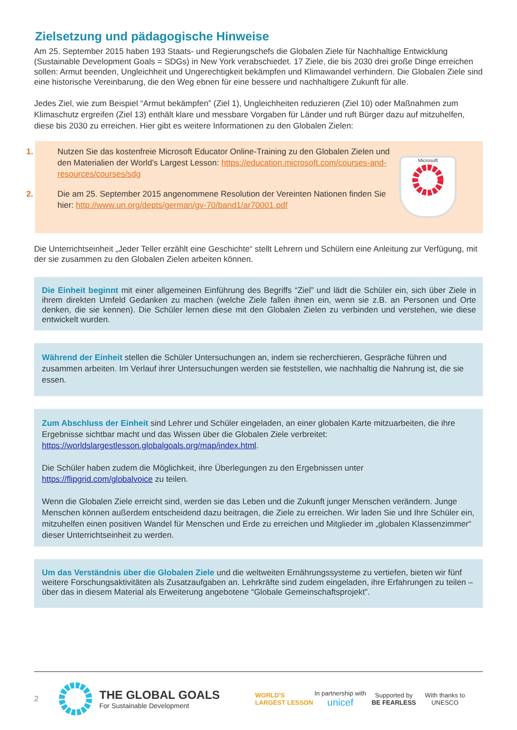Zielsetzung und pädagogische Hinweise
Am 25. September 2015 haben 193 Staats- und Regierungschefs die Globalen Ziele für Nachhaltige Entwicklung (Sustainable Development Goals = SDGs) in New York verabschiedet. 17 Ziele, die bis 2030 drei große Dinge erreichen sollen: Armut beenden, Ungleichheit und Ungerechtigkeit bekämpfen und Klimawandel verhindern. Die Globalen Ziele sind eine historische Vereinbarung, die den Weg ebnen für eine bessere und nachhaltigere Zukunft für alle.
Jedes Ziel, wie zum Beispiel “Armut bekämpfen” (Ziel 1), Ungleichheiten reduzieren (Ziel 10) oder Maßnahmen zum Klimaschutz ergreifen (Ziel 13) enthält klare und messbare Vorgaben für Länder und ruft Bürger dazu auf mitzuhelfen, diese bis 2030 zu erreichen. Hier gibt es weitere Informationen zu den Globalen Zielen:
1. Nutzen Sie das kostenfreie Microsoft Educator Online-Training zu den Globalen Zielen und den Materialien der World’s Largest Lesson: https://education.microsoft.com/courses-and-resources/courses/sdg
2. Die am 25. September 2015 angenommene Resolution der Vereinten Nationen finden Sie hier: http://www.un.org/depts/german/gv-70/band1/ar70001.pdf
Microsoft
Die Unterrichtseinheit „Jeder Teller erzählt eine Geschichte“ stellt Lehrern und Schülern eine Anleitung zur Verfügung, mit der sie zusammen zu den Globalen Zielen arbeiten können.
Die Einheit beginnt mit einer allgemeinen Einführung des Begriffs “Ziel” und lädt die Schüler ein, sich über Ziele in ihrem direkten Umfeld Gedanken zu machen (welche Ziele fallen ihnen ein, wenn sie z.B. an Personen und Orte denken, die sie kennen). Die Schüler lernen diese mit den Globalen Zielen zu verbinden und verstehen, wie diese entwickelt wurden.
Während der Einheit stellen die Schüler Untersuchungen an, indem sie recherchieren, Gespräche führen und zusammen arbeiten. Im Verlauf ihrer Untersuchungen werden sie feststellen, wie nachhaltig die Nahrung ist, die sie essen.
Zum Abschluss der Einheit sind Lehrer und Schüler eingeladen, an einer globalen Karte mitzuarbeiten, die ihre Ergebnisse sichtbar macht und das Wissen über die Globalen Ziele verbreitet: https://worldslargestlesson.globalgoals.org/map/index.html.
Die Schüler haben zudem die Möglichkeit, ihre Überlegungen zu den Ergebnissen unter https://flipgrid.com/globalvoice zu teilen.
Wenn die Globalen Ziele erreicht sind, werden sie das Leben und die Zukunft junger Menschen verändern. Junge Menschen können außerdem entscheidend dazu beitragen, die Ziele zu erreichen. Wir laden Sie und Ihre Schüler ein, mitzuhelfen einen positiven Wandel für Menschen und Erde zu erreichen und Mitglieder im „globalen Klassenzimmer“ dieser Unterrichtseinheit zu werden.
Um das Verständnis über die Globalen Ziele und die weltweiten Ernährungssysteme zu vertiefen, bieten wir fünf weitere Forschungsaktivitäten als Zusatzaufgaben an. Lehrkräfte sind zudem eingeladen, ihre Erfahrungen zu teilen – über das in diesem Material als Erweiterung angebotene “Globale Gemeinschaftsprojekt”.
2
THE GLOBAL GOALS
For Sustainable Development
WORLD'S LARGEST LESSON
In partnership with
unicef
Supported by
BE FEARLESS
With thanks to
UNESCO